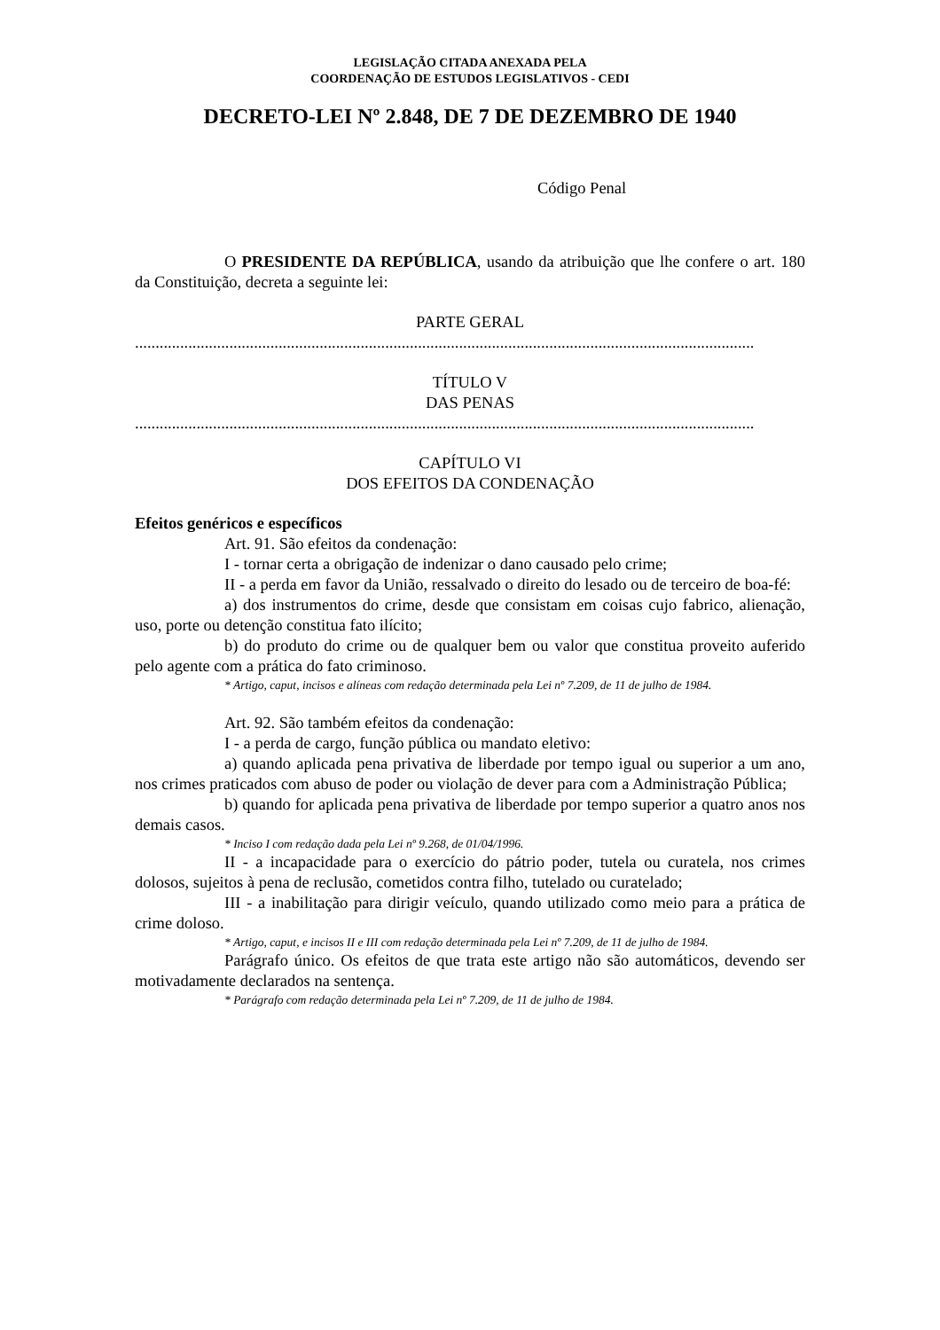LEGISLAÇÃO CITADA ANEXADA PELA
COORDENAÇÃO DE ESTUDOS LEGISLATIVOS - CEDI
DECRETO-LEI Nº 2.848, DE 7 DE DEZEMBRO DE 1940
Código Penal
O PRESIDENTE DA REPÚBLICA, usando da atribuição que lhe confere o art. 180 da Constituição, decreta a seguinte lei:
PARTE GERAL
.......................................................................................................................................................
TÍTULO V
DAS PENAS
.......................................................................................................................................................
CAPÍTULO VI
DOS EFEITOS DA CONDENAÇÃO
Efeitos genéricos e específicos
Art. 91. São efeitos da condenação:
I - tornar certa a obrigação de indenizar o dano causado pelo crime;
II - a perda em favor da União, ressalvado o direito do lesado ou de terceiro de boa-fé:
a) dos instrumentos do crime, desde que consistam em coisas cujo fabrico, alienação, uso, porte ou detenção constitua fato ilícito;
b) do produto do crime ou de qualquer bem ou valor que constitua proveito auferido pelo agente com a prática do fato criminoso.
* Artigo, caput, incisos e alíneas com redação determinada pela Lei nº 7.209, de 11 de julho de 1984.
Art. 92. São também efeitos da condenação:
I - a perda de cargo, função pública ou mandato eletivo:
a) quando aplicada pena privativa de liberdade por tempo igual ou superior a um ano, nos crimes praticados com abuso de poder ou violação de dever para com a Administração Pública;
b) quando for aplicada pena privativa de liberdade por tempo superior a quatro anos nos demais casos.
* Inciso I com redação dada pela Lei nº 9.268, de 01/04/1996.
II - a incapacidade para o exercício do pátrio poder, tutela ou curatela, nos crimes dolosos, sujeitos à pena de reclusão, cometidos contra filho, tutelado ou curatelado;
III - a inabilitação para dirigir veículo, quando utilizado como meio para a prática de crime doloso.
* Artigo, caput, e incisos II e III com redação determinada pela Lei nº 7.209, de 11 de julho de 1984.
Parágrafo único. Os efeitos de que trata este artigo não são automáticos, devendo ser motivadamente declarados na sentença.
* Parágrafo com redação determinada pela Lei nº 7.209, de 11 de julho de 1984.